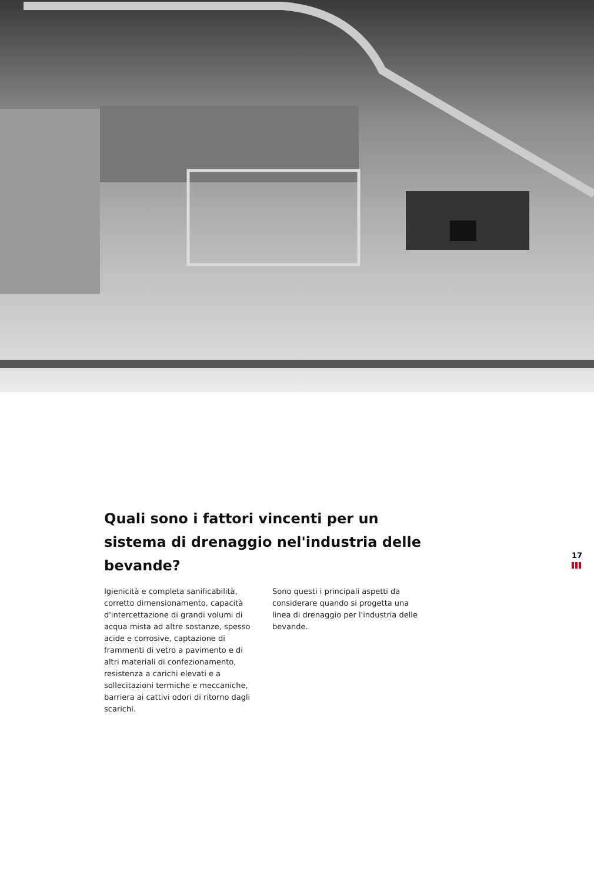Quali sono i fattori vincenti per un sistema di drenaggio nel'industria delle bevande?
Igienicità e completa sanificabilità, corretto dimensionamento, capacità d'intercettazione di grandi volumi di acqua mista ad altre sostanze, spesso acide e corrosive, captazione di frammenti di vetro a pavimento e di altri materiali di confezionamento, resistenza a carichi elevati e a sollecitazioni termiche e meccaniche, barriera ai cattivi odori di ritorno dagli scarichi.
Sono questi i principali aspetti da considerare quando si progetta una linea di drenaggio per l'industria delle bevande.
17